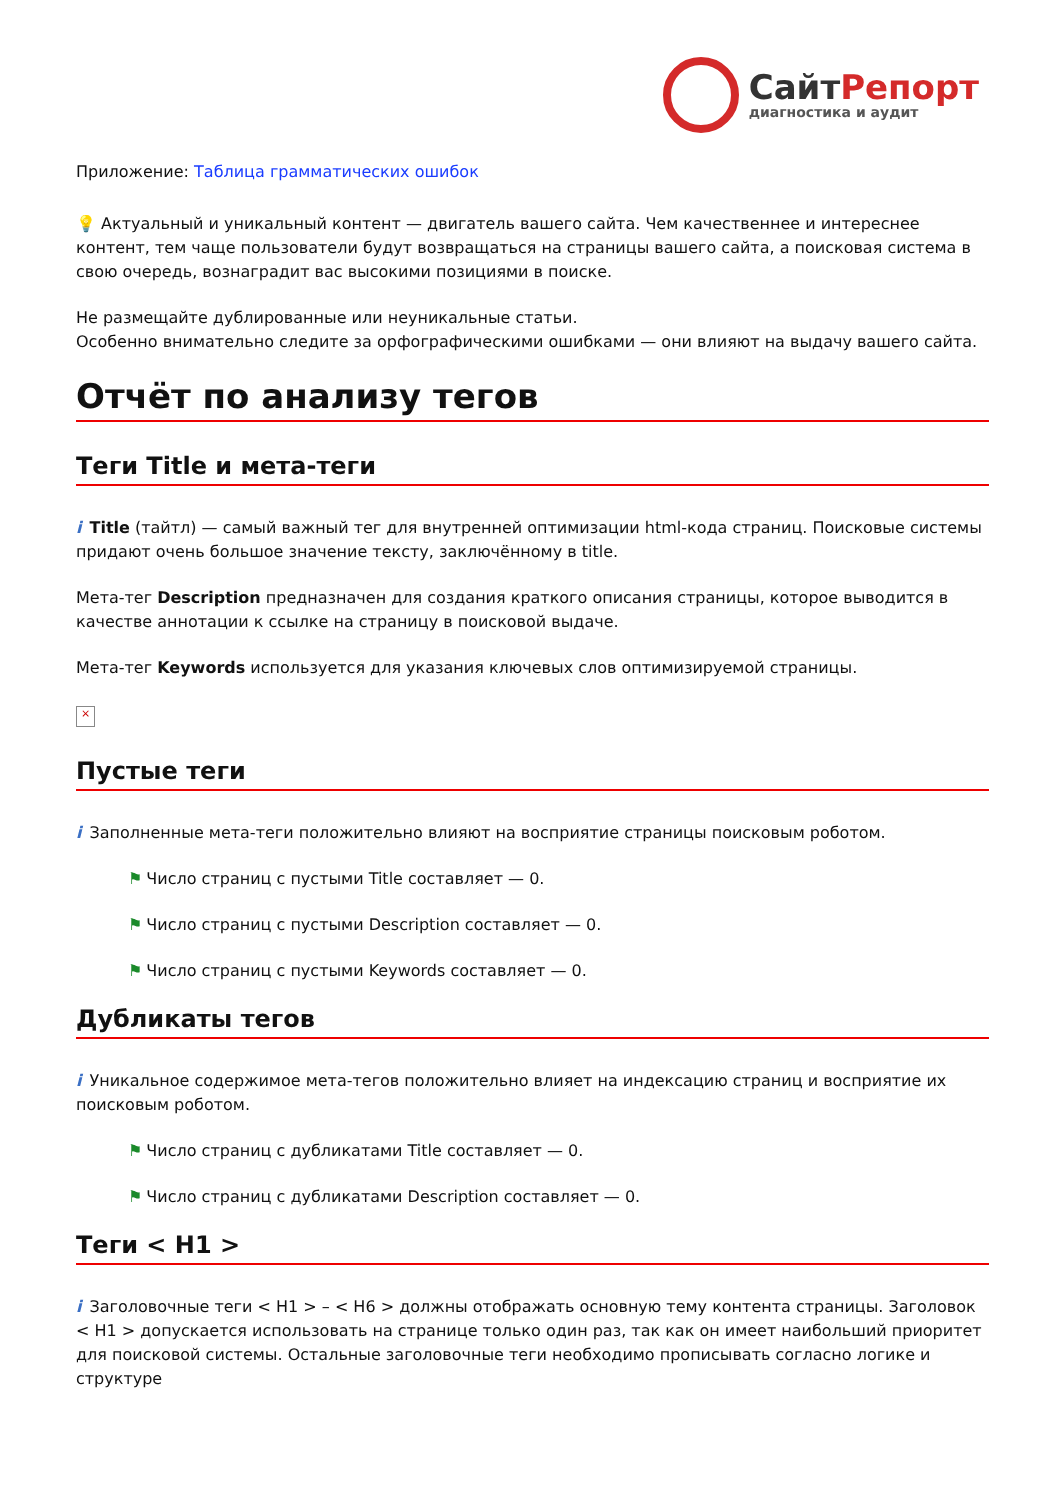СайтРепорт
диагностика и аудит
Приложение: Таблица грамматических ошибок
💡 Актуальный и уникальный контент — двигатель вашего сайта. Чем качественнее и интереснее контент, тем чаще пользователи будут возвращаться на страницы вашего сайта, а поисковая система в свою очередь, вознаградит вас высокими позициями в поиске.
Не размещайте дублированные или неуникальные статьи.
Особенно внимательно следите за орфографическими ошибками — они влияют на выдачу вашего сайта.
Отчёт по анализу тегов
Теги Title и мета-теги
i Title (тайтл) — самый важный тег для внутренней оптимизации html-кода страниц. Поисковые системы придают очень большое значение тексту, заключённому в title.
Мета-тег Description предназначен для создания краткого описания страницы, которое выводится в качестве аннотации к ссылке на страницу в поисковой выдаче.
Мета-тег Keywords используется для указания ключевых слов оптимизируемой страницы.
×
Пустые теги
i Заполненные мета-теги положительно влияют на восприятие страницы поисковым роботом.
⚑ Число страниц с пустыми Title составляет — 0.
⚑ Число страниц с пустыми Description составляет — 0.
⚑ Число страниц с пустыми Keywords составляет — 0.
Дубликаты тегов
i Уникальное содержимое мета-тегов положительно влияет на индексацию страниц и восприятие их поисковым роботом.
⚑ Число страниц с дубликатами Title составляет — 0.
⚑ Число страниц с дубликатами Description составляет — 0.
Теги < H1 >
i Заголовочные теги < H1 > – < H6 > должны отображать основную тему контента страницы. Заголовок < H1 > допускается использовать на странице только один раз, так как он имеет наибольший приоритет для поисковой системы. Остальные заголовочные теги необходимо прописывать согласно логике и структуре